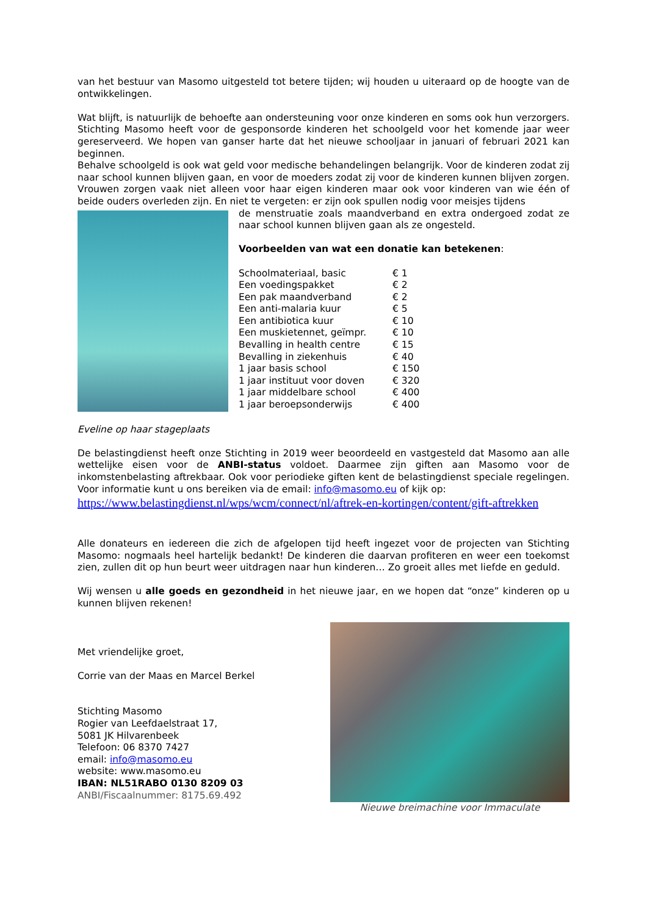van het bestuur van Masomo uitgesteld tot betere tijden; wij houden u uiteraard op de hoogte van de ontwikkelingen.
Wat blijft, is natuurlijk de behoefte aan ondersteuning voor onze kinderen en soms ook hun verzorgers. Stichting Masomo heeft voor de gesponsorde kinderen het schoolgeld voor het komende jaar weer gereserveerd. We hopen van ganser harte dat het nieuwe schooljaar in januari of februari 2021 kan beginnen.
Behalve schoolgeld is ook wat geld voor medische behandelingen belangrijk. Voor de kinderen zodat zij naar school kunnen blijven gaan, en voor de moeders zodat zij voor de kinderen kunnen blijven zorgen. Vrouwen zorgen vaak niet alleen voor haar eigen kinderen maar ook voor kinderen van wie één of beide ouders overleden zijn. En niet te vergeten: er zijn ook spullen nodig voor meisjes tijdens
de menstruatie zoals maandverband en extra ondergoed zodat ze naar school kunnen blijven gaan als ze ongesteld.
Voorbeelden van wat een donatie kan betekenen:
| Schoolmateriaal, basic | € 1 |
| Een voedingspakket | € 2 |
| Een pak maandverband | € 2 |
| Een anti-malaria kuur | € 5 |
| Een antibiotica kuur | € 10 |
| Een muskietennet, geïmpr. | € 10 |
| Bevalling in health centre | € 15 |
| Bevalling in ziekenhuis | € 40 |
| 1 jaar basis school | € 150 |
| 1 jaar instituut voor doven | € 320 |
| 1 jaar middelbare school | € 400 |
| 1 jaar beroepsonderwijs | € 400 |
Eveline op haar stageplaats
De belastingdienst heeft onze Stichting in 2019 weer beoordeeld en vastgesteld dat Masomo aan alle wettelijke eisen voor de ANBI-status voldoet. Daarmee zijn giften aan Masomo voor de inkomstenbelasting aftrekbaar. Ook voor periodieke giften kent de belastingdienst speciale regelingen. Voor informatie kunt u ons bereiken via de email: info@masomo.eu of kijk op:
https://www.belastingdienst.nl/wps/wcm/connect/nl/aftrek-en-kortingen/content/gift-aftrekken
Alle donateurs en iedereen die zich de afgelopen tijd heeft ingezet voor de projecten van Stichting Masomo: nogmaals heel hartelijk bedankt! De kinderen die daarvan profiteren en weer een toekomst zien, zullen dit op hun beurt weer uitdragen naar hun kinderen… Zo groeit alles met liefde en geduld.
Wij wensen u alle goeds en gezondheid in het nieuwe jaar, en we hopen dat “onze” kinderen op u kunnen blijven rekenen!
Met vriendelijke groet,
Corrie van der Maas en Marcel Berkel
Stichting Masomo
Rogier van Leefdaelstraat 17,
5081 JK Hilvarenbeek
Telefoon: 06 8370 7427
email: info@masomo.eu
website: www.masomo.eu
IBAN: NL51RABO 0130 8209 03
ANBI/Fiscaalnummer: 8175.69.492
Nieuwe breimachine voor Immaculate